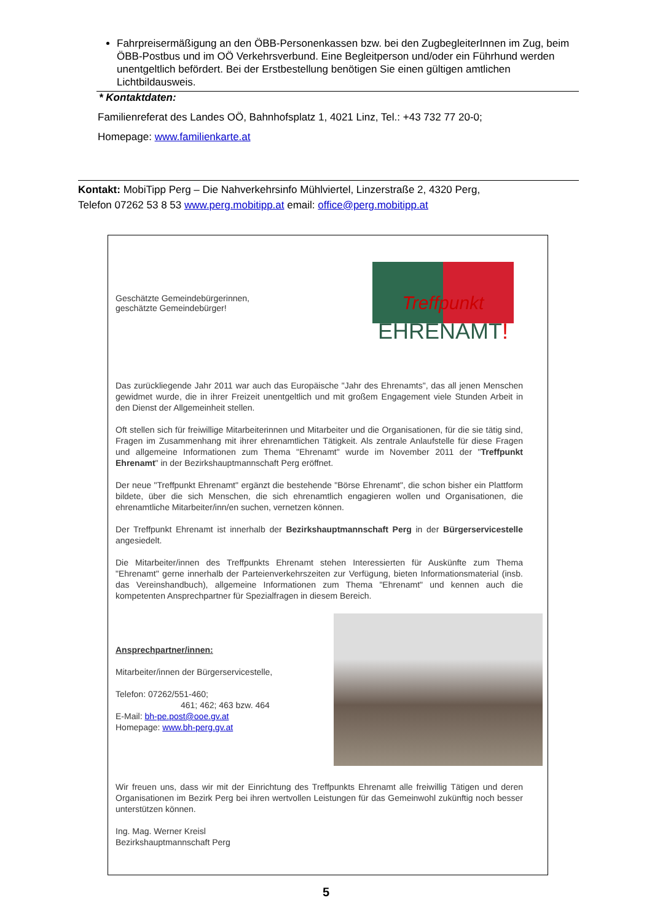Fahrpreisermäßigung an den ÖBB-Personenkassen bzw. bei den ZugbegleiterInnen im Zug, beim ÖBB-Postbus und im OÖ Verkehrsverbund. Eine Begleitperson und/oder ein Führhund werden unentgeltlich befördert. Bei der Erstbestellung benötigen Sie einen gültigen amtlichen Lichtbildausweis.
* Kontaktdaten:
Familienreferat des Landes OÖ, Bahnhofsplatz 1, 4021 Linz, Tel.: +43 732 77 20-0;
Homepage: www.familienkarte.at
Kontakt: MobiTipp Perg – Die Nahverkehrsinfo Mühlviertel, Linzerstraße 2, 4320 Perg,
Telefon 07262 53 8 53 www.perg.mobitipp.at email: office@perg.mobitipp.at
Geschätzte Gemeindebürgerinnen,
geschätzte Gemeindebürger!
Treffpunkt
EHRENAMT!
Das zurückliegende Jahr 2011 war auch das Europäische "Jahr des Ehrenamts", das all jenen Menschen gewidmet wurde, die in ihrer Freizeit unentgeltlich und mit großem Engagement viele Stunden Arbeit in den Dienst der Allgemeinheit stellen.
Oft stellen sich für freiwillige Mitarbeiterinnen und Mitarbeiter und die Organisationen, für die sie tätig sind, Fragen im Zusammenhang mit ihrer ehrenamtlichen Tätigkeit. Als zentrale Anlaufstelle für diese Fragen und allgemeine Informationen zum Thema "Ehrenamt" wurde im November 2011 der "Treffpunkt Ehrenamt" in der Bezirkshauptmannschaft Perg eröffnet.
Der neue "Treffpunkt Ehrenamt" ergänzt die bestehende "Börse Ehrenamt", die schon bisher ein Plattform bildete, über die sich Menschen, die sich ehrenamtlich engagieren wollen und Organisationen, die ehrenamtliche Mitarbeiter/inn/en suchen, vernetzen können.
Der Treffpunkt Ehrenamt ist innerhalb der Bezirkshauptmannschaft Perg in der Bürgerservicestelle angesiedelt.
Die Mitarbeiter/innen des Treffpunkts Ehrenamt stehen Interessierten für Auskünfte zum Thema "Ehrenamt" gerne innerhalb der Parteienverkehrszeiten zur Verfügung, bieten Informationsmaterial (insb. das Vereinshandbuch), allgemeine Informationen zum Thema "Ehrenamt" und kennen auch die kompetenten Ansprechpartner für Spezialfragen in diesem Bereich.
Ansprechpartner/innen:
Mitarbeiter/innen der Bürgerservicestelle,
Telefon: 07262/551-460;
461; 462; 463 bzw. 464
E-Mail: bh-pe.post@ooe.gv.at
Homepage: www.bh-perg.gv.at
Wir freuen uns, dass wir mit der Einrichtung des Treffpunkts Ehrenamt alle freiwillig Tätigen und deren Organisationen im Bezirk Perg bei ihren wertvollen Leistungen für das Gemeinwohl zukünftig noch besser unterstützen können.
Ing. Mag. Werner Kreisl
Bezirkshauptmannschaft Perg
5